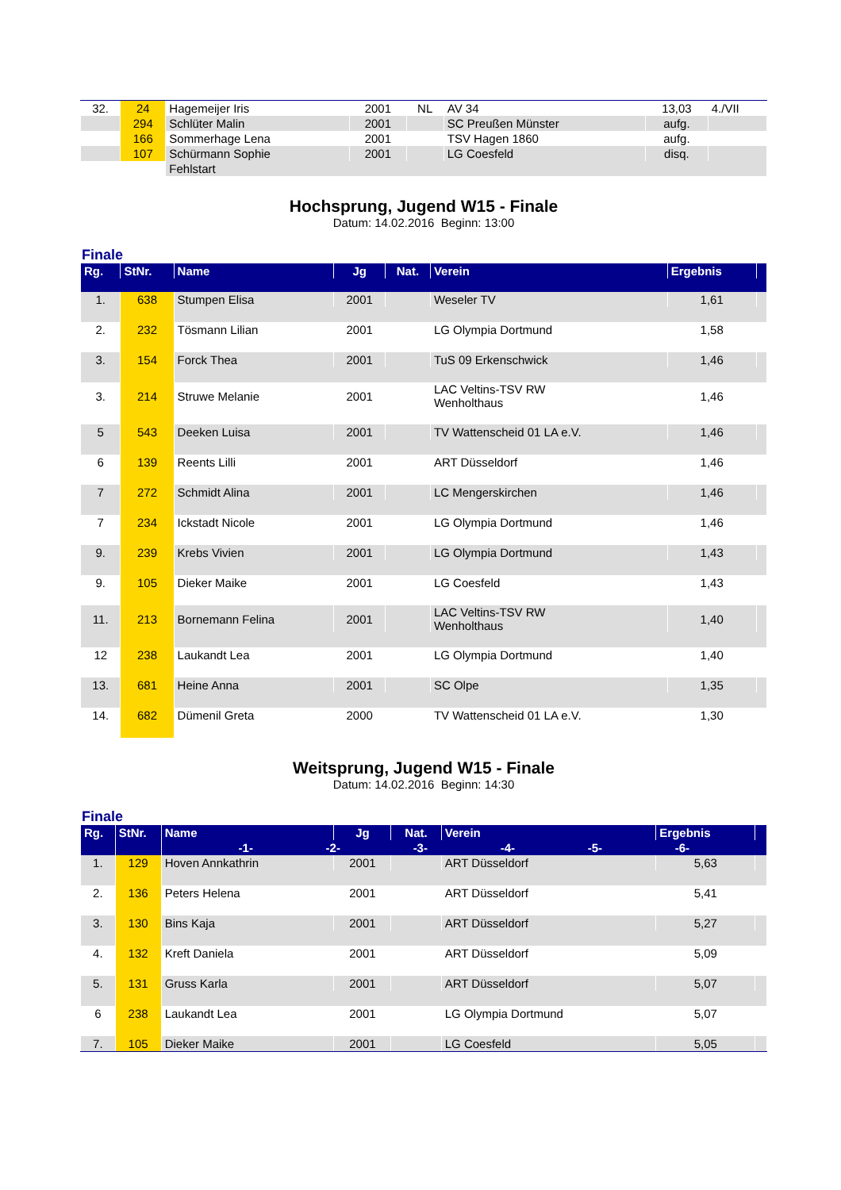| 32. | 24 | Hagemeijer Iris | 2001 | NL | AV 34 | 13,03 | 4./VII |
| | 294 | Schlüter Malin | 2001 | | SC Preußen Münster | aufg. | |
| | 166 | Sommerhage Lena | 2001 | | TSV Hagen 1860 | aufg. | |
| | 107 | Schürmann Sophie | 2001 | | LG Coesfeld | disq. | |
| | | Fehlstart | | | | | |
Hochsprung, Jugend W15 - Finale
Datum: 14.02.2016 Beginn: 13:00
Finale
| Rg. | StNr. | Name | Jg | Nat. | Verein | Ergebnis | |
| --- | --- | --- | --- | --- | --- | --- | --- |
| 1. | 638 | Stumpen Elisa | 2001 | | Weseler TV | 1,61 | |
| 2. | 232 | Tösmann Lilian | 2001 | | LG Olympia Dortmund | 1,58 | |
| 3. | 154 | Forck Thea | 2001 | | TuS 09 Erkenschwick | 1,46 | |
| 3. | 214 | Struwe Melanie | 2001 | | LAC Veltins-TSV RW Wenholthaus | 1,46 | |
| 5 | 543 | Deeken Luisa | 2001 | | TV Wattenscheid 01 LA e.V. | 1,46 | |
| 6 | 139 | Reents Lilli | 2001 | | ART Düsseldorf | 1,46 | |
| 7 | 272 | Schmidt Alina | 2001 | | LC Mengerskirchen | 1,46 | |
| 7 | 234 | Ickstadt Nicole | 2001 | | LG Olympia Dortmund | 1,46 | |
| 9. | 239 | Krebs Vivien | 2001 | | LG Olympia Dortmund | 1,43 | |
| 9. | 105 | Dieker Maike | 2001 | | LG Coesfeld | 1,43 | |
| 11. | 213 | Bornemann Felina | 2001 | | LAC Veltins-TSV RW Wenholthaus | 1,40 | |
| 12 | 238 | Laukandt Lea | 2001 | | LG Olympia Dortmund | 1,40 | |
| 13. | 681 | Heine Anna | 2001 | | SC Olpe | 1,35 | |
| 14. | 682 | Dümenil Greta | 2000 | | TV Wattenscheid 01 LA e.V. | 1,30 | |
Weitsprung, Jugend W15 - Finale
Datum: 14.02.2016 Beginn: 14:30
Finale
| Rg. | StNr. | Name | Jg | Nat. | Verein | Ergebnis | |
| --- | --- | --- | --- | --- | --- | --- | --- |
| | | -1- -2- -3- -4- -5- -6- | | | | | |
| 1. | 129 | Hoven Annkathrin | 2001 | | ART Düsseldorf | 5,63 | |
| 2. | 136 | Peters Helena | 2001 | | ART Düsseldorf | 5,41 | |
| 3. | 130 | Bins Kaja | 2001 | | ART Düsseldorf | 5,27 | |
| 4. | 132 | Kreft Daniela | 2001 | | ART Düsseldorf | 5,09 | |
| 5. | 131 | Gruss Karla | 2001 | | ART Düsseldorf | 5,07 | |
| 6 | 238 | Laukandt Lea | 2001 | | LG Olympia Dortmund | 5,07 | |
| 7. | 105 | Dieker Maike | 2001 | | LG Coesfeld | 5,05 | |